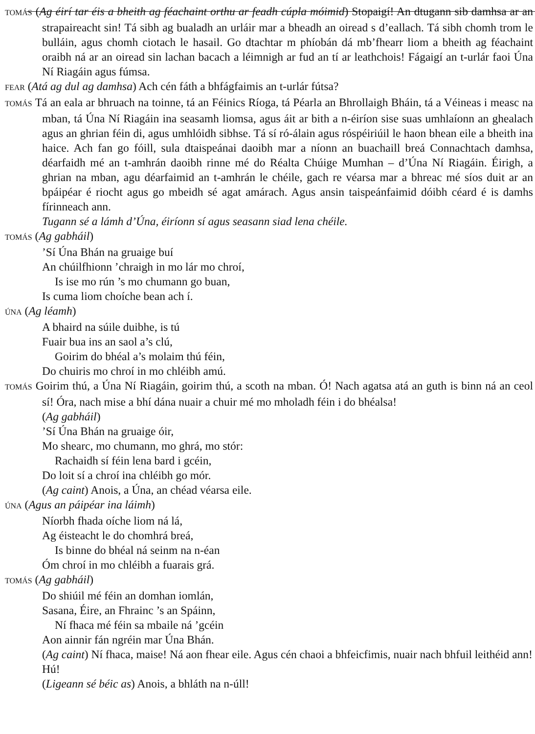TOMÁS (Ag éirí tar éis a bheith ag féachaint orthu ar feadh cúpla móimid) Stopaigí! An dtugann sib damhsa ar an strapaireacht sin! Tá sibh ag bualadh an urláir mar a bheadh an oiread s d’eallach. Tá sibh chomh trom le bulláin, agus chomh ciotach le hasail. Go dtachtar m phíobán dá mb’fhearr liom a bheith ag féachaint oraibh ná ar an oiread sin lachan bacach a léimnigh ar fud an tí ar leathchois! Fágaigí an t-urlár faoi Úna Ní Riagáin agus fúmsa.
FEAR (Atá ag dul ag damhsa) Ach cén fáth a bhfágfaimis an t-urlár fútsa?
TOMÁS Tá an eala ar bhruach na toinne, tá an Féinics Ríoga, tá Péarla an Bhrollaigh Bháin, tá a Véineas i measc na mban, tá Úna Ní Riagáin ina seasamh liomsa, agus áit ar bith a n-éiríon sise suas umhlaíonn an ghealach agus an ghrian féin di, agus umhlóidh sibhse. Tá sí ró-álain agus róspéiriúil le haon bhean eile a bheith ina haice. Ach fan go fóill, sula dtaispeánai daoibh mar a níonn an buachaill breá Connachtach damhsa, déarfaidh mé an t-amhrán daoibh rinne mé do Réalta Chúige Mumhan – d’Úna Ní Riagáin. Éirigh, a ghrian na mban, agu déarfaimid an t-amhrán le chéile, gach re véarsa mar a bhreac mé síos duit ar an bpáipéar é riocht agus go mbeidh sé agat amárach. Agus ansin taispeánfaimid dóibh céard é is damhs fírinneach ann.
Tugann sé a lámh d’Úna, éiríonn sí agus seasann siad lena chéile.
TOMÁS (Ag gabháil)
’Sí Úna Bhán na gruaige buí
An chúilfhionn ’chraigh in mo lár mo chroí,
Is ise mo rún ’s mo chumann go buan,
Is cuma liom choíche bean ach í.
ÚNA (Ag léamh)
A bhaird na súile duibhe, is tú
Fuair bua ins an saol a’s clú,
Goirim do bhéal a’s molaim thú féin,
Do chuiris mo chroí in mo chléibh amú.
TOMÁS Goirim thú, a Úna Ní Riagáin, goirim thú, a scoth na mban. Ó! Nach agatsa atá an guth is binn ná an ceol sí! Óra, nach mise a bhí dána nuair a chuir mé mo mholadh féin i do bhéalsa!
(Ag gabháil)
’Sí Úna Bhán na gruaige óir,
Mo shearc, mo chumann, mo ghrá, mo stór:
Rachaidh sí féin lena bard i gcéin,
Do loit sí a chroí ina chléibh go mór.
(Ag caint) Anois, a Úna, an chéad véarsa eile.
ÚNA (Agus an páipéar ina láimh)
Níorbh fhada oíche liom ná lá,
Ag éisteacht le do chomhrá breá,
Is binne do bhéal ná seinm na n-éan
Óm chroí in mo chléibh a fuarais grá.
TOMÁS (Ag gabháil)
Do shiúil mé féin an domhan iomlán,
Sasana, Éire, an Fhrainc ’s an Spáinn,
Ní fhaca mé féin sa mbaile ná ’gcéin
Aon ainnir fán ngréin mar Úna Bhán.
(Ag caint) Ní fhaca, maise! Ná aon fhear eile. Agus cén chaoi a bhfeicfimis, nuair nach bhfuil leithéid ann! Hú!
(Ligeann sé béic as) Anois, a bhláth na n-úll!